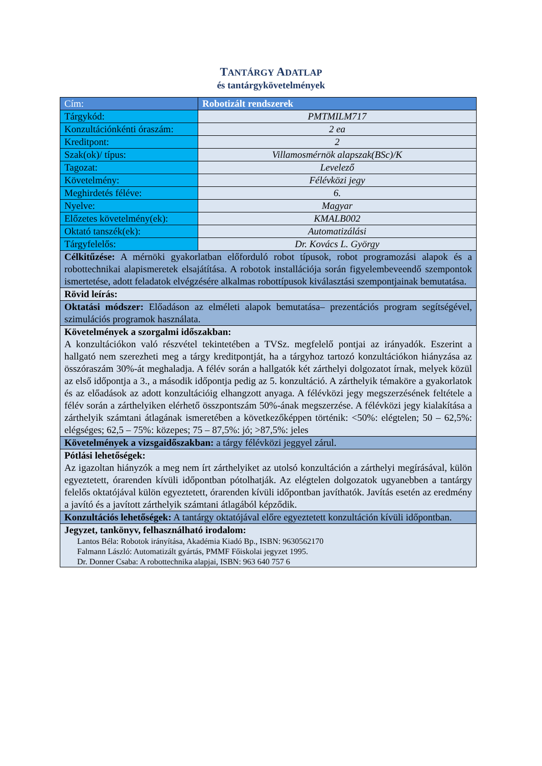TANTÁRGY ADATLAP
és tantárgykövetelmények
| Cím: | Robotizált rendszerek |
| Tárgykód: | PMTMILM717 |
| Konzultációnkénti óraszám: | 2 ea |
| Kreditpont: | 2 |
| Szak(ok)/ típus: | Villamosmérnök alapszak(BSc)/K |
| Tagozat: | Levelező |
| Követelmény: | Félévközi jegy |
| Meghirdetés féléve: | 6. |
| Nyelve: | Magyar |
| Előzetes követelmény(ek): | KMALB002 |
| Oktató tanszék(ek): | Automatizálási |
| Tárgyfelelős: | Dr. Kovács L. György |
| Célkitűzése: A mérnöki gyakorlatban előforduló robot típusok, robot programozási alapok és a robottechnikai alapismeretek elsajátítása. A robotok installációja során figyelembeve­endő szempontok ismertetése, adott feladatok elvégzésére alkalmas robottípusok kiválasztá­si szempontjainak bemutatása. | |
| Rövid leírás: | |
| Oktatási módszer: Előadáson az elméleti alapok bemutatása– prezentációs program segít­ségével, szimulációs programok használata. | |
| Követelmények a szorgalmi időszakban: A konzultációkon való részvétel tekintetében a TVSz. megfelelő pontjai az irányadók. Eszerint a hallgató nem szerezheti meg a tárgy kreditpontját, ha a tárgyhoz tartozó konzul­tációkon hiányzása az összóraszám 30%-át meghaladja. A félév során a hallgatók két zárt­helyi dolgozatot írnak, melyek közül az első időpontja a 3., a második időpontja pedig az 5. konzultáció. A zárthelyik témaköre a gyakorlatok és az előadások az adott konzultációig el­hangzott anyaga. A félévközi jegy megszerzésének feltétele a félév során a zárthelyiken el­érhető összpontszám 50%-ának megszerzése. A félévközi jegy kialakítása a zárthelyik számtani átlagának ismeretében a következőképpen történik: <50%: elégtelen; 50 – 62,5%: elégséges; 62,5 – 75%: közepes; 75 – 87,5%: jó; >87,5%: jeles | |
| Követelmények a vizsgaidőszakban: a tárgy félévközi jeggyel zárul. | |
| Pótlási lehetőségek: Az igazoltan hiányzók a meg nem írt zárthelyiket az utolsó konzultáción a zárthelyi megírá­sával, külön egyeztetett, órarenden kívüli időpontban pótolhatják. Az elégtelen dolgozatok ugyanebben a tantárgy felelős oktatójával külön egyeztetett, órarenden kívüli időpontban javíthatók. Javítás esetén az eredmény a javító és a javított zárthelyik számtani átlagából képződik. | |
| Konzultációs lehetőségek: A tantárgy oktatójával előre egyeztetett konzultáción kívüli időpontban. | |
| Jegyzet, tankönyv, felhasználható irodalom: Lantos Béla: Robotok irányítása, Akadémia Kiadó Bp., ISBN: 9630562170 Falmann László: Automatizált gyártás, PMMF Főiskolai jegyzet 1995. Dr. Donner Csaba: A robottechnika alapjai, ISBN: 963 640 757 6 | |